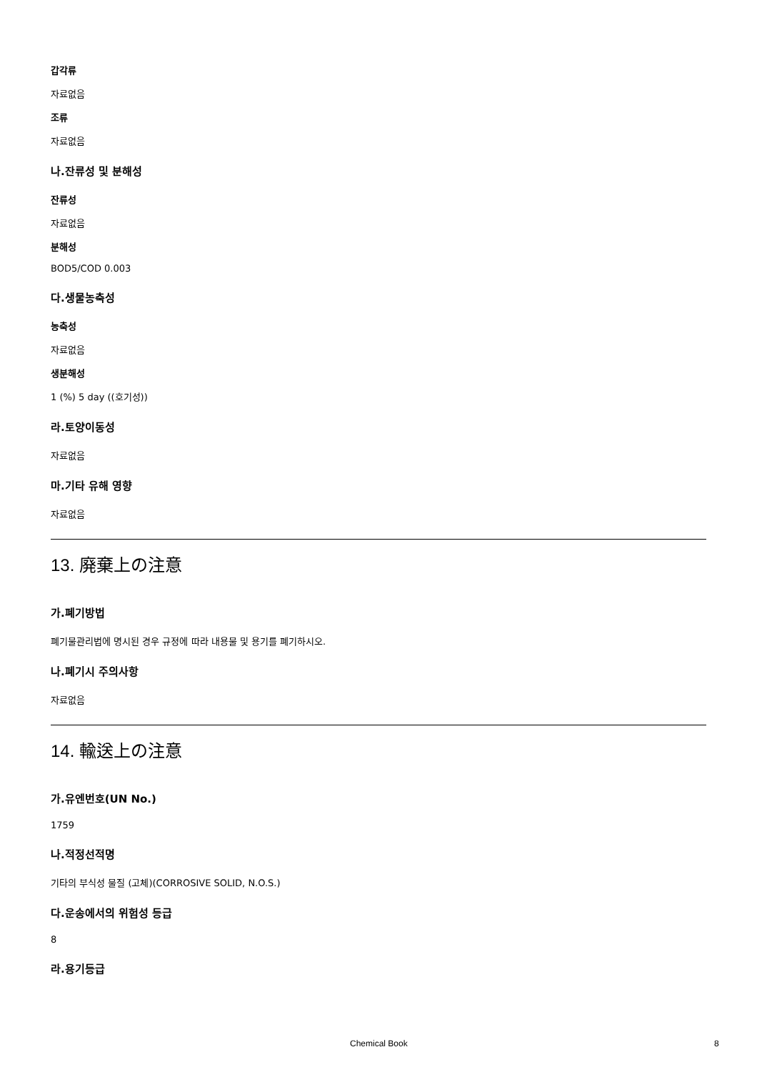갑각류
자료없음
조류
자료없음
나.잔류성 및 분해성
잔류성
자료없음
분해성
BOD5/COD 0.003
다.생물농축성
농축성
자료없음
생분해성
1 (%) 5 day ((호기성))
라.토양이동성
자료없음
마.기타 유해 영향
자료없음
13. 廃棄上の注意
가.폐기방법
폐기물관리법에 명시된 경우 규정에 따라 내용물 및 용기를 폐기하시오.
나.폐기시 주의사항
자료없음
14. 輸送上の注意
가.유엔번호(UN No.)
1759
나.적정선적명
기타의 부식성 물질 (고체)(CORROSIVE SOLID, N.O.S.)
다.운송에서의 위험성 등급
8
라.용기등급
Chemical Book 8